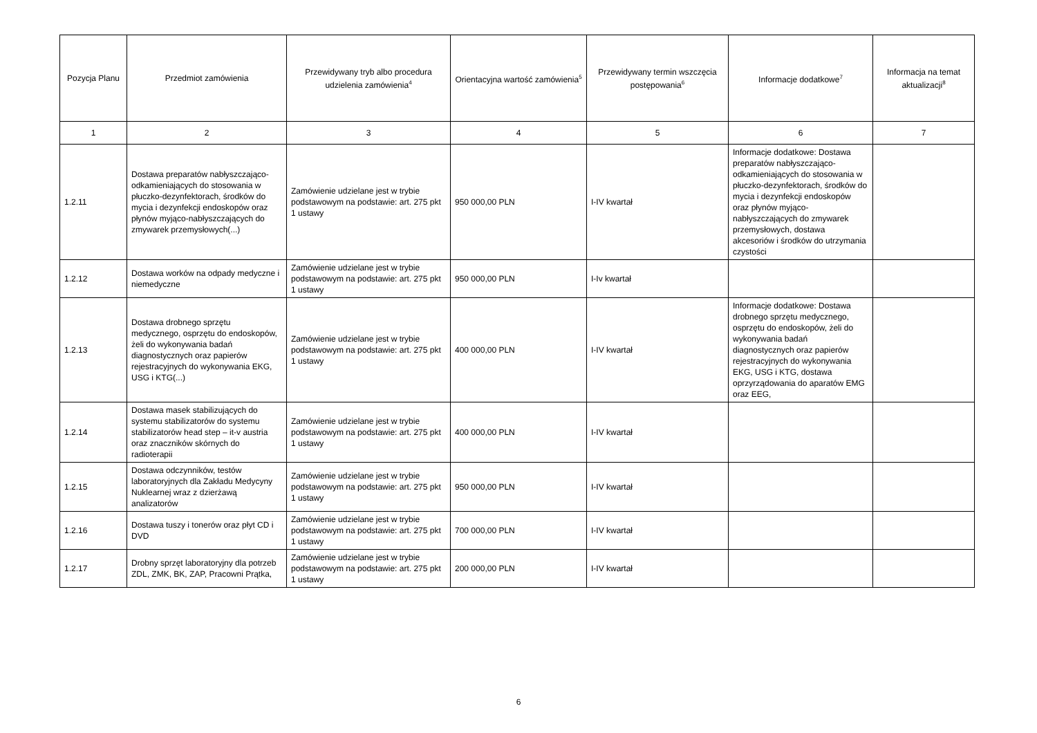| Pozycja Planu | Przedmiot zamówienia | Przewidywany tryb albo procedura udzielenia zamówienia<sup>4</sup> | Orientacyjna wartość zamówienia<sup>5</sup> | Przewidywany termin wszczęcia postępowania<sup>6</sup> | Informacje dodatkowe<sup>7</sup> | Informacja na temat aktualizacji<sup>8</sup> |
| --- | --- | --- | --- | --- | --- | --- |
| 1 | 2 | 3 | 4 | 5 | 6 | 7 |
| 1.2.11 | Dostawa preparatów nabłyszczająco-odkamieniających do stosowania w płuczko-dezynfektorach, środków do mycia i dezynfekcji endoskopów oraz płynów myjąco-nabłyszczających do zmywarek przemysłowych(...) | Zamówienie udzielane jest w trybie podstawowym na podstawie: art. 275 pkt 1 ustawy | 950 000,00 PLN | I-IV kwartał | Informacje dodatkowe: Dostawa preparatów nabłyszczająco-odkamieniających do stosowania w płuczko-dezynfektorach, środków do mycia i dezynfekcji endoskopów oraz płynów myjąco-nabłyszczających do zmywarek przemysłowych, dostawa akcesoriów i środków do utrzymania czystości | |
| 1.2.12 | Dostawa worków na odpady medyczne i niemedyczne | Zamówienie udzielane jest w trybie podstawowym na podstawie: art. 275 pkt 1 ustawy | 950 000,00 PLN | I-Iv kwartał | | |
| 1.2.13 | Dostawa drobnego sprzętu medycznego, osprzętu do endoskopów, żeli do wykonywania badań diagnostycznych oraz papierów rejestracyjnych do wykonywania EKG, USG i KTG(...) | Zamówienie udzielane jest w trybie podstawowym na podstawie: art. 275 pkt 1 ustawy | 400 000,00 PLN | I-IV kwartał | Informacje dodatkowe: Dostawa drobnego sprzętu medycznego, osprzętu do endoskopów, żeli do wykonywania badań diagnostycznych oraz papierów rejestracyjnych do wykonywania EKG, USG i KTG, dostawa oprzyrządowania do aparatów EMG oraz EEG, | |
| 1.2.14 | Dostawa masek stabilizujących do systemu stabilizatorów do systemu stabilizatorów head step – it-v austria oraz znaczników skórnych do radioterapii | Zamówienie udzielane jest w trybie podstawowym na podstawie: art. 275 pkt 1 ustawy | 400 000,00 PLN | I-IV kwartał | | |
| 1.2.15 | Dostawa odczynników, testów laboratoryjnych dla Zakładu Medycyny Nuklearnej wraz z dzierżawą analizatorów | Zamówienie udzielane jest w trybie podstawowym na podstawie: art. 275 pkt 1 ustawy | 950 000,00 PLN | I-IV kwartał | | |
| 1.2.16 | Dostawa tuszy i tonerów oraz płyt CD i DVD | Zamówienie udzielane jest w trybie podstawowym na podstawie: art. 275 pkt 1 ustawy | 700 000,00 PLN | I-IV kwartał | | |
| 1.2.17 | Drobny sprzęt laboratoryjny dla potrzeb ZDL, ZMK, BK, ZAP, Pracowni Prątka, | Zamówienie udzielane jest w trybie podstawowym na podstawie: art. 275 pkt 1 ustawy | 200 000,00 PLN | I-IV kwartał | | |
6